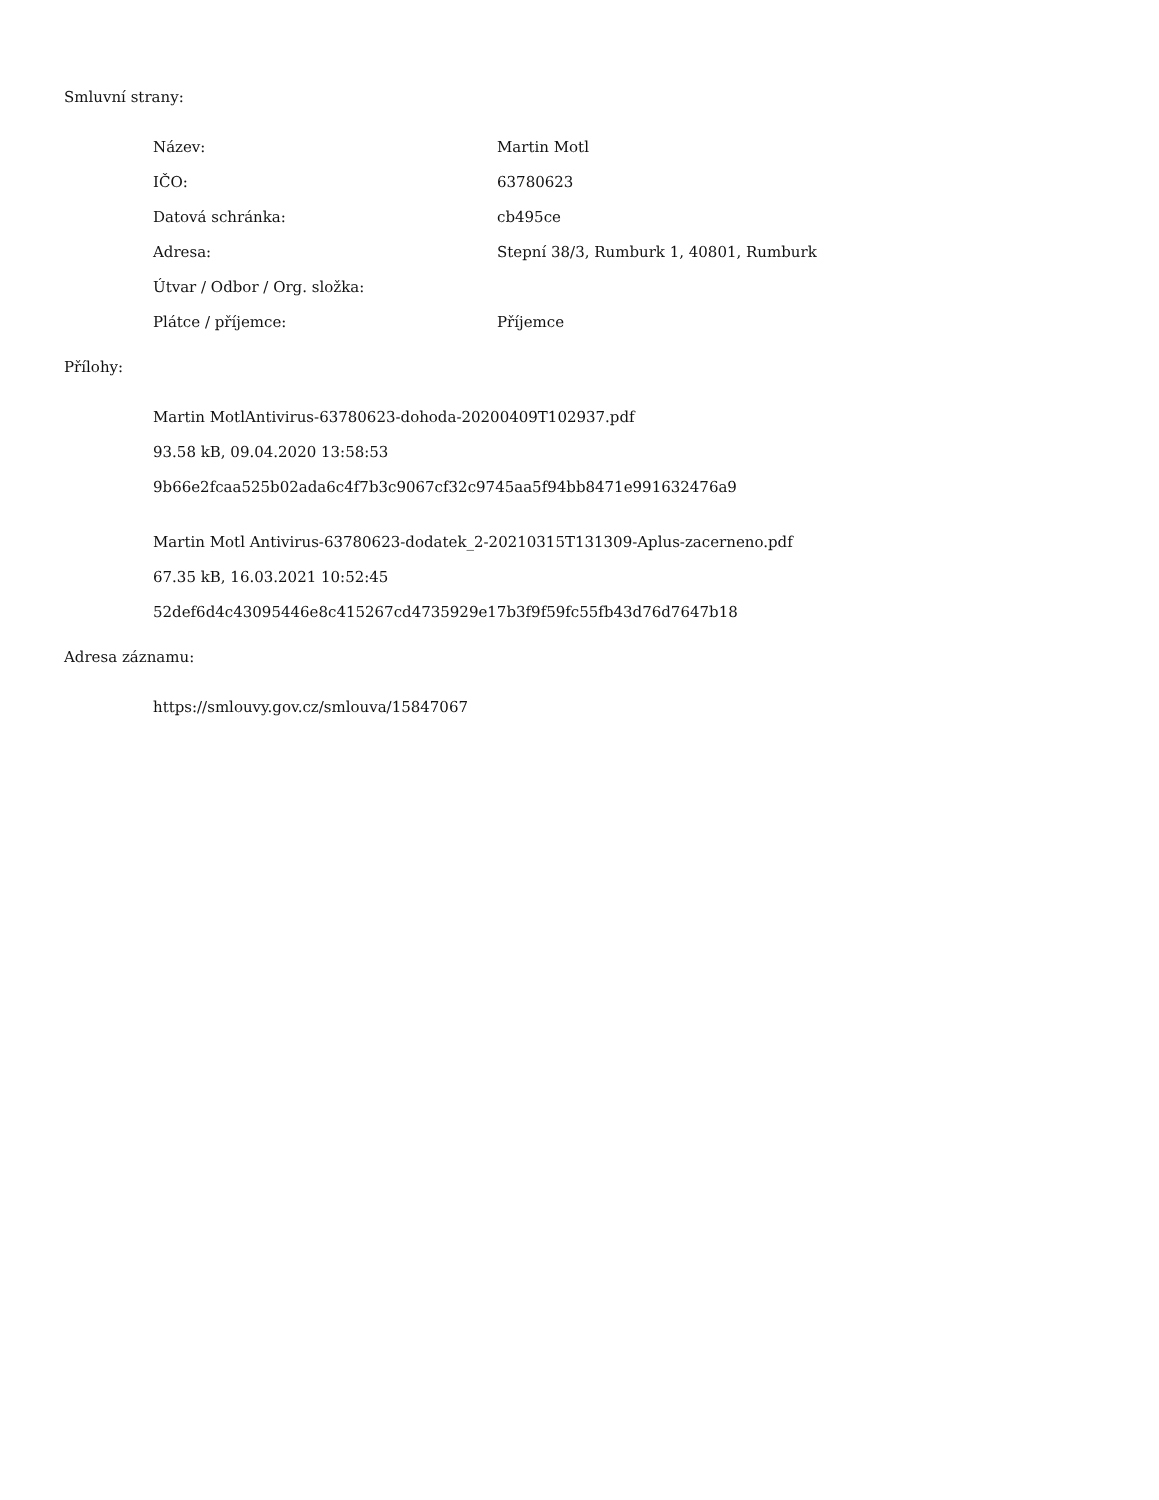Smluvní strany:
Název: Martin Motl
IČO: 63780623
Datová schránka: cb495ce
Adresa: Stepní 38/3, Rumburk 1, 40801, Rumburk
Útvar / Odbor / Org. složka:
Plátce / příjemce: Příjemce
Přílohy:
Martin MotlAntivirus-63780623-dohoda-20200409T102937.pdf
93.58 kB, 09.04.2020 13:58:53
9b66e2fcaa525b02ada6c4f7b3c9067cf32c9745aa5f94bb8471e991632476a9
Martin Motl Antivirus-63780623-dodatek_2-20210315T131309-Aplus-zacerneno.pdf
67.35 kB, 16.03.2021 10:52:45
52def6d4c43095446e8c415267cd4735929e17b3f9f59fc55fb43d76d7647b18
Adresa záznamu:
https://smlouvy.gov.cz/smlouva/15847067